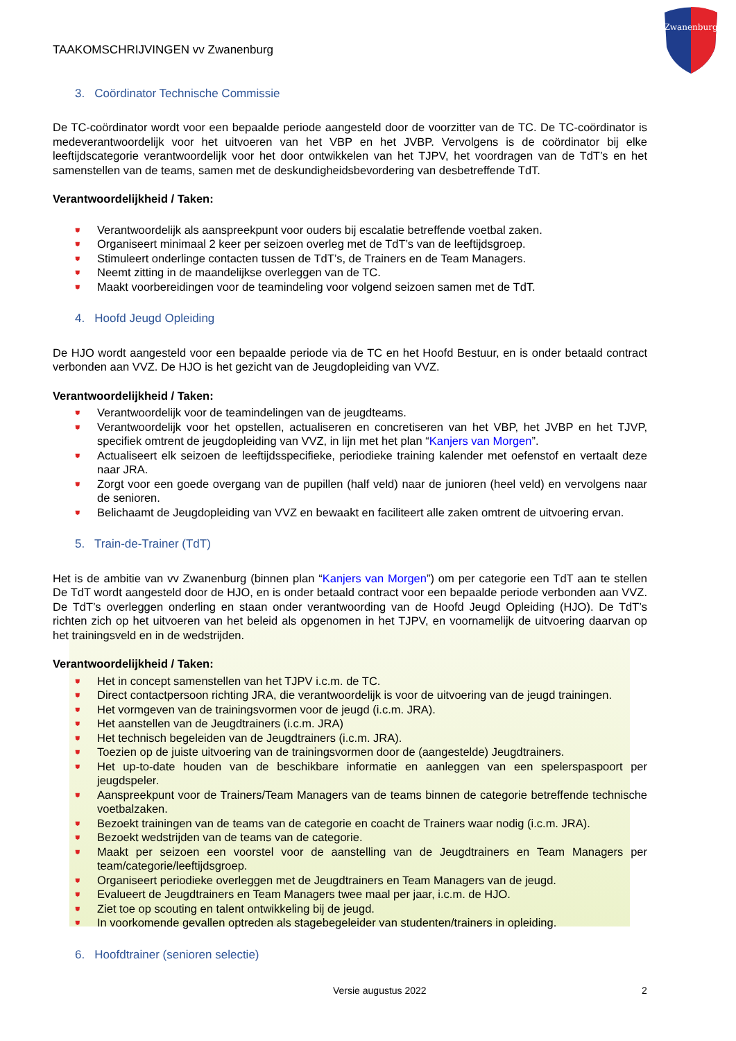Zwanenburg
TAAKOMSCHRIJVINGEN vv Zwanenburg
3. Coördinator Technische Commissie
De TC-coördinator wordt voor een bepaalde periode aangesteld door de voorzitter van de TC. De TC-coördinator is medeverantwoordelijk voor het uitvoeren van het VBP en het JVBP. Vervolgens is de coördinator bij elke leeftijdscategorie verantwoordelijk voor het door ontwikkelen van het TJPV, het voordragen van de TdT’s en het samenstellen van de teams, samen met de deskundigheidsbevordering van desbetreffende TdT.
Verantwoordelijkheid / Taken:
⛊ Verantwoordelijk als aanspreekpunt voor ouders bij escalatie betreffende voetbal zaken.
⛊ Organiseert minimaal 2 keer per seizoen overleg met de TdT’s van de leeftijdsgroep.
⛊ Stimuleert onderlinge contacten tussen de TdT’s, de Trainers en de Team Managers.
⛊ Neemt zitting in de maandelijkse overleggen van de TC.
⛊ Maakt voorbereidingen voor de teamindeling voor volgend seizoen samen met de TdT.
4. Hoofd Jeugd Opleiding
De HJO wordt aangesteld voor een bepaalde periode via de TC en het Hoofd Bestuur, en is onder betaald contract verbonden aan VVZ. De HJO is het gezicht van de Jeugdopleiding van VVZ.
Verantwoordelijkheid / Taken:
⛊ Verantwoordelijk voor de teamindelingen van de jeugdteams.
⛊ Verantwoordelijk voor het opstellen, actualiseren en concretiseren van het VBP, het JVBP en het TJVP, specifiek omtrent de jeugdopleiding van VVZ, in lijn met het plan “Kanjers van Morgen”.
⛊ Actualiseert elk seizoen de leeftijdsspecifieke, periodieke training kalender met oefenstof en vertaalt deze naar JRA.
⛊ Zorgt voor een goede overgang van de pupillen (half veld) naar de junioren (heel veld) en vervolgens naar de senioren.
⛊ Belichaamt de Jeugdopleiding van VVZ en bewaakt en faciliteert alle zaken omtrent de uitvoering ervan.
5. Train-de-Trainer (TdT)
Het is de ambitie van vv Zwanenburg (binnen plan “Kanjers van Morgen”) om per categorie een TdT aan te stellen De TdT wordt aangesteld door de HJO, en is onder betaald contract voor een bepaalde periode verbonden aan VVZ. De TdT’s overleggen onderling en staan onder verantwoording van de Hoofd Jeugd Opleiding (HJO). De TdT’s richten zich op het uitvoeren van het beleid als opgenomen in het TJPV, en voornamelijk de uitvoering daarvan op het trainingsveld en in de wedstrijden.
Verantwoordelijkheid / Taken:
⛊ Het in concept samenstellen van het TJPV i.c.m. de TC.
⛊ Direct contactpersoon richting JRA, die verantwoordelijk is voor de uitvoering van de jeugd trainingen.
⛊ Het vormgeven van de trainingsvormen voor de jeugd (i.c.m. JRA).
⛊ Het aanstellen van de Jeugdtrainers (i.c.m. JRA)
⛊ Het technisch begeleiden van de Jeugdtrainers (i.c.m. JRA).
⛊ Toezien op de juiste uitvoering van de trainingsvormen door de (aangestelde) Jeugdtrainers.
⛊ Het up-to-date houden van de beschikbare informatie en aanleggen van een spelerspaspoort per jeugdspeler.
⛊ Aanspreekpunt voor de Trainers/Team Managers van de teams binnen de categorie betreffende technische voetbalzaken.
⛊ Bezoekt trainingen van de teams van de categorie en coacht de Trainers waar nodig (i.c.m. JRA).
⛊ Bezoekt wedstrijden van de teams van de categorie.
⛊ Maakt per seizoen een voorstel voor de aanstelling van de Jeugdtrainers en Team Managers per team/categorie/leeftijdsgroep.
⛊ Organiseert periodieke overleggen met de Jeugdtrainers en Team Managers van de jeugd.
⛊ Evalueert de Jeugdtrainers en Team Managers twee maal per jaar, i.c.m. de HJO.
⛊ Ziet toe op scouting en talent ontwikkeling bij de jeugd.
⛊ In voorkomende gevallen optreden als stagebegeleider van studenten/trainers in opleiding.
6. Hoofdtrainer (senioren selectie)
Versie augustus 2022 2